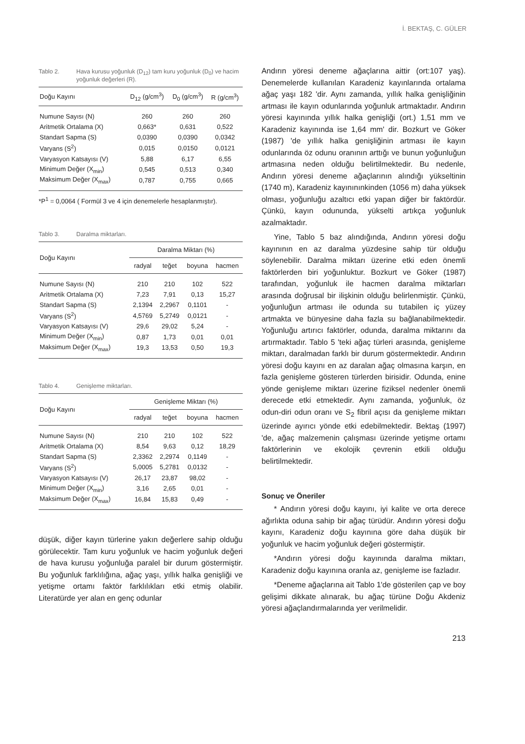İ. BEKTAŞ, C. GÜLER
Tablo 2. Hava kurusu yoğunluk (D<sub>12</sub>) tam kuru yoğunluk (D<sub>0</sub>) ve hacim yoğunluk değerleri (R).
| Doğu Kayını | D<sub>12</sub> (g/cm<sup>3</sup>) | D<sub>0</sub> (g/cm<sup>3</sup>) | R (g/cm<sup>3</sup>) |
| --- | --- | --- | --- |
| Numune Sayısı (N) | 260 | 260 | 260 |
| Aritmetik Ortalama (X) | 0,663* | 0,631 | 0,522 |
| Standart Sapma (S) | 0,0390 | 0,0390 | 0,0342 |
| Varyans (S<sup>2</sup>) | 0,015 | 0,0150 | 0,0121 |
| Varyasyon Katsayısı (V) | 5,88 | 6,17 | 6,55 |
| Minimum Değer (X<sub>min</sub>) | 0,545 | 0,513 | 0,340 |
| Maksimum Değer (X<sub>max</sub>) | 0,787 | 0,755 | 0,665 |
*P<sup>1</sup> = 0,0064 ( Formül 3 ve 4 için denemelerle hesaplanmıştır).
Tablo 3. Daralma miktarları.
| Doğu Kayını | Daralma Miktarı (%) | | | |
| --- | --- | --- | --- | --- |
| | radyal | teğet | boyuna | hacmen |
| Numune Sayısı (N) | 210 | 210 | 102 | 522 |
| Aritmetik Ortalama (X) | 7,23 | 7,91 | 0,13 | 15,27 |
| Standart Sapma (S) | 2,1394 | 2,2967 | 0,1101 | - |
| Varyans (S<sup>2</sup>) | 4,5769 | 5,2749 | 0,0121 | - |
| Varyasyon Katsayısı (V) | 29,6 | 29,02 | 5,24 | - |
| Minimum Değer (X<sub>min</sub>) | 0,87 | 1,73 | 0,01 | 0,01 |
| Maksimum Değer (X<sub>max</sub>) | 19,3 | 13,53 | 0,50 | 19,3 |
Tablo 4. Genişleme miktarları.
| Doğu Kayını | Genişleme Miktarı (%) | | | |
| --- | --- | --- | --- | --- |
| | radyal | teğet | boyuna | hacmen |
| Numune Sayısı (N) | 210 | 210 | 102 | 522 |
| Aritmetik Ortalama (X) | 8,54 | 9,63 | 0,12 | 18,29 |
| Standart Sapma (S) | 2,3362 | 2,2974 | 0,1149 | - |
| Varyans (S<sup>2</sup>) | 5,0005 | 5,2781 | 0,0132 | - |
| Varyasyon Katsayısı (V) | 26,17 | 23,87 | 98,02 | - |
| Minimum Değer (X<sub>min</sub>) | 3,16 | 2,65 | 0,01 | - |
| Maksimum Değer (X<sub>max</sub>) | 16,84 | 15,83 | 0,49 | - |
düşük, diğer kayın türlerine yakın değerlere sahip olduğu görülecektir. Tam kuru yoğunluk ve hacim yoğunluk değeri de hava kurusu yoğunluğa paralel bir durum göstermiştir. Bu yoğunluk farklılığına, ağaç yaşı, yıllık halka genişliği ve yetişme ortamı faktör farklılıkları etki etmiş olabilir. Literatürde yer alan en genç odunlar
Andırın yöresi deneme ağaçlarına aittir (ort:107 yaş). Denemelerde kullanılan Karadeniz kayınlarında ortalama ağaç yaşı 182 'dir. Aynı zamanda, yıllık halka genişliğinin artması ile kayın odunlarında yoğunluk artmaktadır. Andırın yöresi kayınında yıllık halka genişliği (ort.) 1,51 mm ve Karadeniz kayınında ise 1,64 mm' dir. Bozkurt ve Göker (1987) 'de yıllık halka genişliğinin artması ile kayın odunlarında öz odunu oranının arttığı ve bunun yoğunluğun artmasına neden olduğu belirtilmektedir. Bu nedenle, Andırın yöresi deneme ağaçlarının alındığı yükseltinin (1740 m), Karadeniz kayınınınkinden (1056 m) daha yüksek olması, yoğunluğu azaltıcı etki yapan diğer bir faktördür. Çünkü, kayın odununda, yükselti artıkça yoğunluk azalmaktadır.
Yine, Tablo 5 baz alındığında, Andırın yöresi doğu kayınının en az daralma yüzdesine sahip tür olduğu söylenebilir. Daralma miktarı üzerine etki eden önemli faktörlerden biri yoğunluktur. Bozkurt ve Göker (1987) tarafından, yoğunluk ile hacmen daralma miktarları arasında doğrusal bir ilişkinin olduğu belirlenmiştir. Çünkü, yoğunluğun artması ile odunda su tutabilen iç yüzey artmakta ve bünyesine daha fazla su bağlanabilmektedir. Yoğunluğu artırıcı faktörler, odunda, daralma miktarını da artırmaktadır. Tablo 5 'teki ağaç türleri arasında, genişleme miktarı, daralmadan farklı bir durum göstermektedir. Andırın yöresi doğu kayını en az daralan ağaç olmasına karşın, en fazla genişleme gösteren türlerden birisidir. Odunda, enine yönde genişleme miktarı üzerine fiziksel nedenler önemli derecede etki etmektedir. Aynı zamanda, yoğunluk, öz odun-diri odun oranı ve S<sub>2</sub> fibril açısı da genişleme miktarı üzerinde ayırıcı yönde etki edebilmektedir. Bektaş (1997) 'de, ağaç malzemenin çalışması üzerinde yetişme ortamı faktörlerinin ve ekolojik çevrenin etkili olduğu belirtilmektedir.
Sonuç ve Öneriler
* Andırın yöresi doğu kayını, iyi kalite ve orta derece ağırlıkta oduna sahip bir ağaç türüdür. Andırın yöresi doğu kayını, Karadeniz doğu kayınına göre daha düşük bir yoğunluk ve hacim yoğunluk değeri göstermiştir.
*Andırın yöresi doğu kayınında daralma miktarı, Karadeniz doğu kayınına oranla az, genişleme ise fazladır.
*Deneme ağaçlarına ait Tablo 1'de gösterilen çap ve boy gelişimi dikkate alınarak, bu ağaç türüne Doğu Akdeniz yöresi ağaçlandırmalarında yer verilmelidir.
213